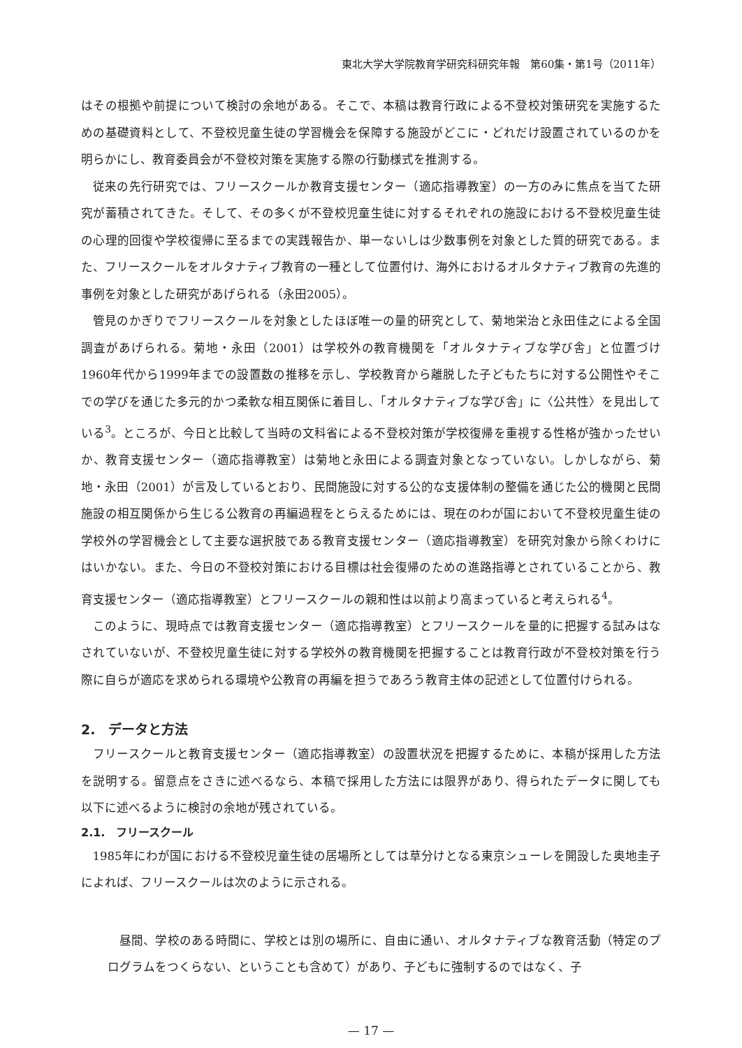東北大学大学院教育学研究科研究年報　第60集・第1号（2011年）
はその根拠や前提について検討の余地がある。そこで、本稿は教育行政による不登校対策研究を実施するための基礎資料として、不登校児童生徒の学習機会を保障する施設がどこに・どれだけ設置されているのかを明らかにし、教育委員会が不登校対策を実施する際の行動様式を推測する。
従来の先行研究では、フリースクールか教育支援センター（適応指導教室）の一方のみに焦点を当てた研究が蓄積されてきた。そして、その多くが不登校児童生徒に対するそれぞれの施設における不登校児童生徒の心理的回復や学校復帰に至るまでの実践報告か、単一ないしは少数事例を対象とした質的研究である。また、フリースクールをオルタナティブ教育の一種として位置付け、海外におけるオルタナティブ教育の先進的事例を対象とした研究があげられる（永田2005）。
管見のかぎりでフリースクールを対象としたほぼ唯一の量的研究として、菊地栄治と永田佳之による全国調査があげられる。菊地・永田（2001）は学校外の教育機関を「オルタナティブな学び舎」と位置づけ1960年代から1999年までの設置数の推移を示し、学校教育から離脱した子どもたちに対する公開性やそこでの学びを通じた多元的かつ柔軟な相互関係に着目し、「オルタナティブな学び舎」に〈公共性〉を見出している<sup>3</sup>。ところが、今日と比較して当時の文科省による不登校対策が学校復帰を重視する性格が強かったせいか、教育支援センター（適応指導教室）は菊地と永田による調査対象となっていない。しかしながら、菊地・永田（2001）が言及しているとおり、民間施設に対する公的な支援体制の整備を通じた公的機関と民間施設の相互関係から生じる公教育の再編過程をとらえるためには、現在のわが国において不登校児童生徒の学校外の学習機会として主要な選択肢である教育支援センター（適応指導教室）を研究対象から除くわけにはいかない。また、今日の不登校対策における目標は社会復帰のための進路指導とされていることから、教育支援センター（適応指導教室）とフリースクールの親和性は以前より高まっていると考えられる<sup>4</sup>。
このように、現時点では教育支援センター（適応指導教室）とフリースクールを量的に把握する試みはなされていないが、不登校児童生徒に対する学校外の教育機関を把握することは教育行政が不登校対策を行う際に自らが適応を求められる環境や公教育の再編を担うであろう教育主体の記述として位置付けられる。
2.　データと方法
フリースクールと教育支援センター（適応指導教室）の設置状況を把握するために、本稿が採用した方法を説明する。留意点をさきに述べるなら、本稿で採用した方法には限界があり、得られたデータに関しても以下に述べるように検討の余地が残されている。
2.1.　フリースクール
1985年にわが国における不登校児童生徒の居場所としては草分けとなる東京シューレを開設した奥地圭子によれば、フリースクールは次のように示される。
昼間、学校のある時間に、学校とは別の場所に、自由に通い、オルタナティブな教育活動（特定のプログラムをつくらない、ということも含めて）があり、子どもに強制するのではなく、子
— 17 —